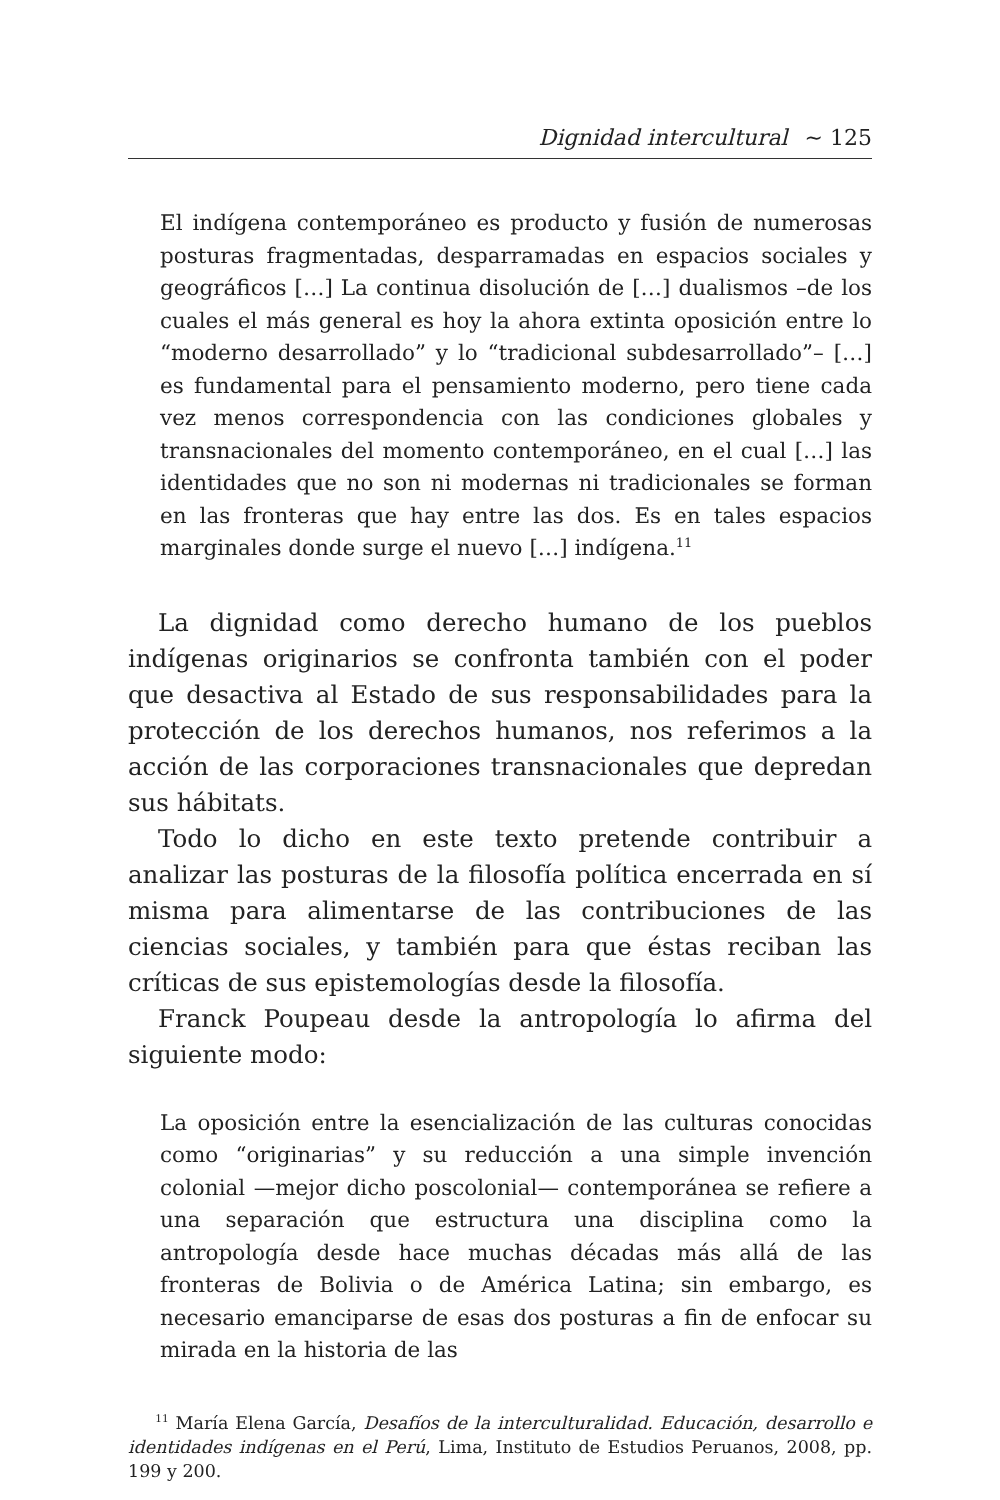Dignidad intercultural ~ 125
El indígena contemporáneo es producto y fusión de numerosas posturas fragmentadas, desparramadas en espacios sociales y geográficos […] La continua disolución de […] dualismos –de los cuales el más general es hoy la ahora extinta oposición entre lo “moderno desarrollado” y lo “tradicional subdesarrollado”– […] es fundamental para el pensamiento moderno, pero tiene cada vez menos correspondencia con las condiciones globales y transnacionales del momento contemporáneo, en el cual […] las identidades que no son ni modernas ni tradicionales se forman en las fronteras que hay entre las dos. Es en tales espacios marginales donde surge el nuevo […] indígena.<sup>11</sup>
La dignidad como derecho humano de los pueblos indígenas originarios se confronta también con el poder que desactiva al Estado de sus responsabilidades para la protección de los derechos humanos, nos referimos a la acción de las corporaciones transnacionales que depredan sus hábitats.
Todo lo dicho en este texto pretende contribuir a analizar las posturas de la filosofía política encerrada en sí misma para alimentarse de las contribuciones de las ciencias sociales, y también para que éstas reciban las críticas de sus epistemologías desde la filosofía.
Franck Poupeau desde la antropología lo afirma del siguiente modo:
La oposición entre la esencialización de las culturas conocidas como “originarias” y su reducción a una simple invención colonial —mejor dicho poscolonial— contemporánea se refiere a una separación que estructura una disciplina como la antropología desde hace muchas décadas más allá de las fronteras de Bolivia o de América Latina; sin embargo, es necesario emanciparse de esas dos posturas a fin de enfocar su mirada en la historia de las
<sup>11</sup> María Elena García, Desafíos de la interculturalidad. Educación, desarrollo e identidades indígenas en el Perú, Lima, Instituto de Estudios Peruanos, 2008, pp. 199 y 200.